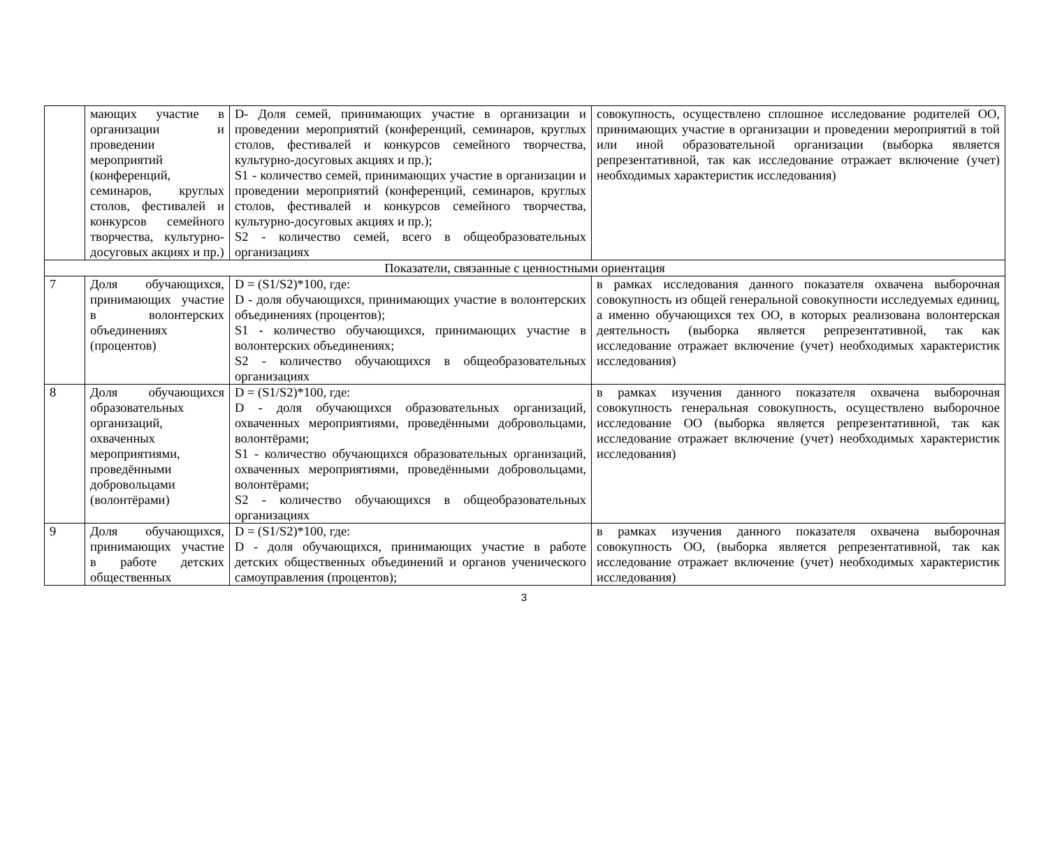| | мающих участие в организации и проведении мероприятий (конференций, семинаров, круглых столов, фестивалей и конкурсов семейного творчества, культурно-досуговых акциях и пр.) | D- Доля семей, принимающих участие в организации и проведении мероприятий (конференций, семинаров, круглых столов, фестивалей и конкурсов семейного творчества, культурно-досуговых акциях и пр.); S1 - количество семей, принимающих участие в организации и проведении мероприятий (конференций, семинаров, круглых столов, фестивалей и конкурсов семейного творчества, культурно-досуговых акциях и пр.); S2 - количество семей, всего в общеобразовательных организациях | совокупность, осуществлено сплошное исследование родителей ОО, принимающих участие в организации и проведении мероприятий в той или иной образовательной организации (выборка является репрезентативной, так как исследование отражает включение (учет) необходимых характеристик исследования) |
| Показатели, связанные с ценностными ориентация | | | |
| 7 | Доля обучающихся, принимающих участие в волонтерских объединениях (процентов) | D = (S1/S2)*100, где: D - доля обучающихся, принимающих участие в волонтерских объединениях (процентов); S1 - количество обучающихся, принимающих участие в волонтерских объединениях; S2 - количество обучающихся в общеобразовательных организациях | в рамках исследования данного показателя охвачена выборочная совокупность из общей генеральной совокупности исследуемых единиц, а именно обучающихся тех ОО, в которых реализована волонтерская деятельность (выборка является репрезентативной, так как исследование отражает включение (учет) необходимых характеристик исследования) |
| 8 | Доля обучающихся образовательных организаций, охваченных мероприятиями, проведёнными добровольцами (волонтёрами) | D = (S1/S2)*100, где: D - доля обучающихся образовательных организаций, охваченных мероприятиями, проведёнными добровольцами, волонтёрами; S1 - количество обучающихся образовательных организаций, охваченных мероприятиями, проведёнными добровольцами, волонтёрами; S2 - количество обучающихся в общеобразовательных организациях | в рамках изучения данного показателя охвачена выборочная совокупность генеральная совокупность, осуществлено выборочное исследование ОО (выборка является репрезентативной, так как исследование отражает включение (учет) необходимых характеристик исследования) |
| 9 | Доля обучающихся, принимающих участие в работе детских общественных | D = (S1/S2)*100, где: D - доля обучающихся, принимающих участие в работе детских общественных объединений и органов ученического самоуправления (процентов); | в рамках изучения данного показателя охвачена выборочная совокупность ОО, (выборка является репрезентативной, так как исследование отражает включение (учет) необходимых характеристик исследования) |
3